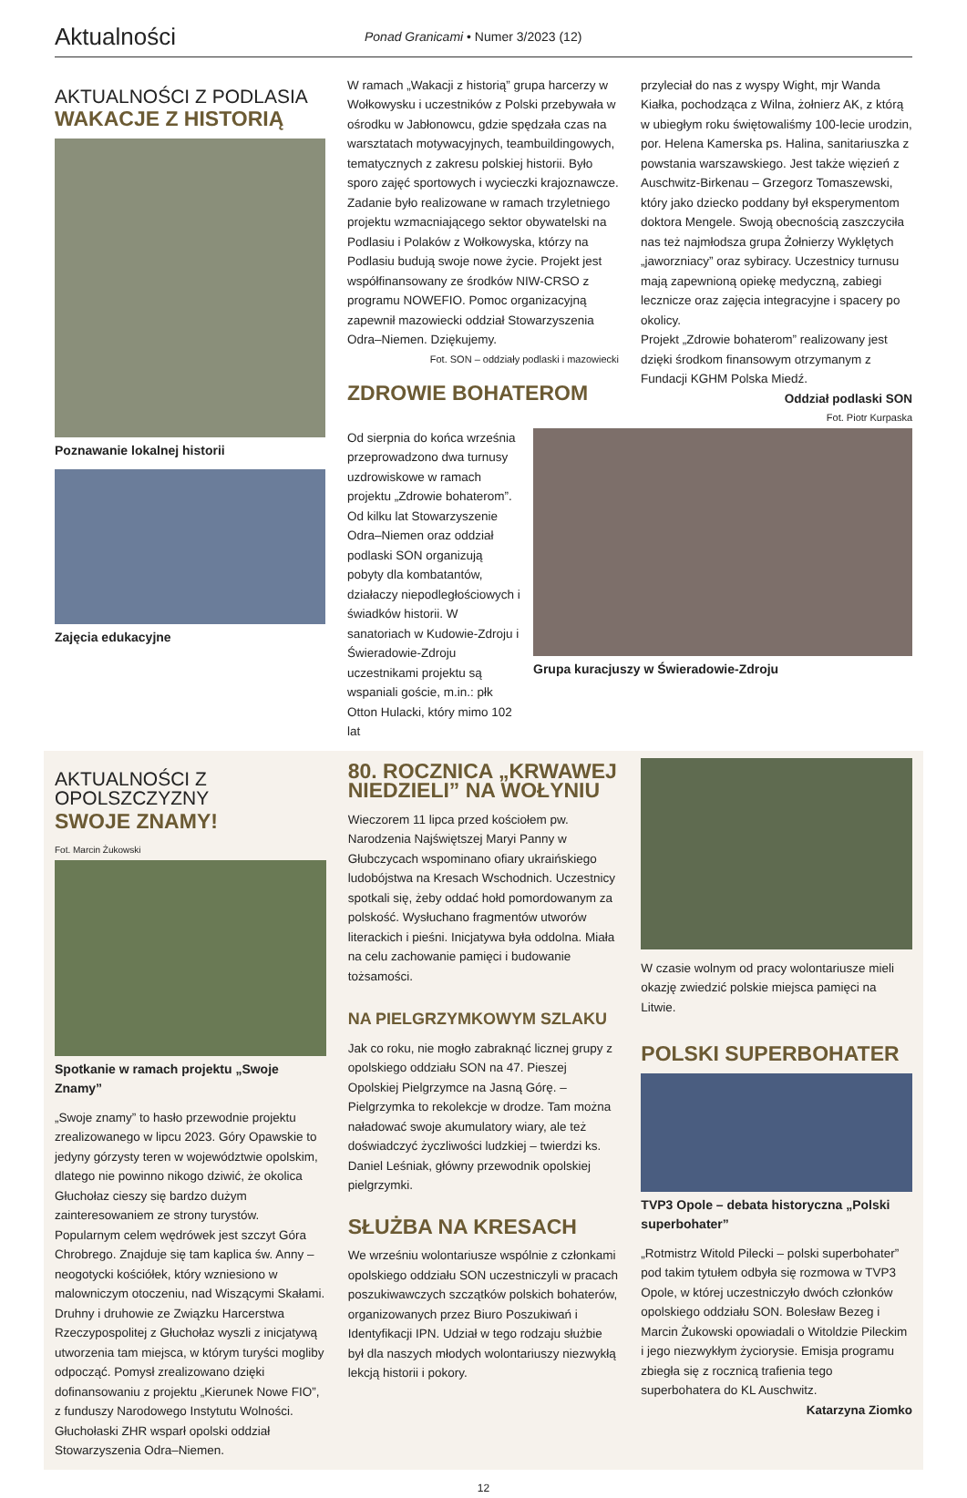Aktualności
Ponad Granicami • Numer 3/2023 (12)
AKTUALNOŚCI Z PODLASIA
WAKACJE Z HISTORIĄ
Poznawanie lokalnej historii
Zajęcia edukacyjne
W ramach „Wakacji z historią” grupa harcerzy w Wołkowysku i uczestników z Polski przebywała w ośrodku w Jabłonowcu, gdzie spędzała czas na warsztatach motywacyjnych, teambuildingowych, tematycznych z zakresu polskiej historii. Było sporo zajęć sportowych i wycieczki krajoznawcze. Zadanie było realizowane w ramach trzyletniego projektu wzmacniającego sektor obywatelski na Podlasiu i Polaków z Wołkowyska, którzy na Podlasiu budują swoje nowe życie. Projekt jest współfinansowany ze środków NIW-CRSO z programu NOWEFIO. Pomoc organizacyjną zapewnił mazowiecki oddział Stowarzyszenia Odra–Niemen. Dziękujemy.
Fot. SON – oddziały podlaski i mazowiecki
ZDROWIE BOHATEROM
przyleciał do nas z wyspy Wight, mjr Wanda Kiałka, pochodząca z Wilna, żołnierz AK, z którą w ubiegłym roku świętowaliśmy 100-lecie urodzin, por. Helena Kamerska ps. Halina, sanitariuszka z powstania warszawskiego. Jest także więzień z Auschwitz-Birkenau – Grzegorz Tomaszewski, który jako dziecko poddany był eksperymentom doktora Mengele. Swoją obecnością zaszczyciła nas też najmłodsza grupa Żołnierzy Wyklętych „jaworzniacy” oraz sybiracy. Uczestnicy turnusu mają zapewnioną opiekę medyczną, zabiegi lecznicze oraz zajęcia integracyjne i spacery po okolicy.
Projekt „Zdrowie bohaterom” realizowany jest dzięki środkom finansowym otrzymanym z Fundacji KGHM Polska Miedź.
Oddział podlaski SON
Fot. Piotr Kurpaska
Od sierpnia do końca września przeprowadzono dwa turnusy uzdrowiskowe w ramach projektu „Zdrowie bohaterom”. Od kilku lat Stowarzyszenie Odra–Niemen oraz oddział podlaski SON organizują pobyty dla kombatantów, działaczy niepodległościowych i świadków historii. W sanatoriach w Kudowie-Zdroju i Świeradowie-Zdroju uczestnikami projektu są wspaniali goście, m.in.: płk Otton Hulacki, który mimo 102 lat
Grupa kuracjuszy w Świeradowie-Zdroju
AKTUALNOŚCI Z OPOLSZCZYZNY
SWOJE ZNAMY!
Fot. Marcin Żukowski
Spotkanie w ramach projektu „Swoje Znamy”
„Swoje znamy” to hasło przewodnie projektu zrealizowanego w lipcu 2023. Góry Opawskie to jedyny górzysty teren w województwie opolskim, dlatego nie powinno nikogo dziwić, że okolica Głuchołaz cieszy się bardzo dużym zainteresowaniem ze strony turystów. Popularnym celem wędrówek jest szczyt Góra Chrobrego. Znajduje się tam kaplica św. Anny – neogotycki kościółek, który wzniesiono w malowniczym otoczeniu, nad Wiszącymi Skałami. Druhny i druhowie ze Związku Harcerstwa Rzeczypospolitej z Głuchołaz wyszli z inicjatywą utworzenia tam miejsca, w którym turyści mogliby odpocząć. Pomysł zrealizowano dzięki dofinansowaniu z projektu „Kierunek Nowe FIO”, z funduszy Narodowego Instytutu Wolności. Głuchołaski ZHR wsparł opolski oddział Stowarzyszenia Odra–Niemen.
80. ROCZNICA „KRWAWEJ NIEDZIELI” NA WOŁYNIU
Wieczorem 11 lipca przed kościołem pw. Narodzenia Najświętszej Maryi Panny w Głubczycach wspominano ofiary ukraińskiego ludobójstwa na Kresach Wschodnich. Uczestnicy spotkali się, żeby oddać hołd pomordowanym za polskość. Wysłuchano fragmentów utworów literackich i pieśni. Inicjatywa była oddolna. Miała na celu zachowanie pamięci i budowanie tożsamości.
NA PIELGRZYMKOWYM SZLAKU
Jak co roku, nie mogło zabraknąć licznej grupy z opolskiego oddziału SON na 47. Pieszej Opolskiej Pielgrzymce na Jasną Górę. – Pielgrzymka to rekolekcje w drodze. Tam można naładować swoje akumulatory wiary, ale też doświadczyć życzliwości ludzkiej – twierdzi ks. Daniel Leśniak, główny przewodnik opolskiej pielgrzymki.
SŁUŻBA NA KRESACH
We wrześniu wolontariusze wspólnie z członkami opolskiego oddziału SON uczestniczyli w pracach poszukiwawczych szczątków polskich bohaterów, organizowanych przez Biuro Poszukiwań i Identyfikacji IPN. Udział w tego rodzaju służbie był dla naszych młodych wolontariuszy niezwykłą lekcją historii i pokory.
W czasie wolnym od pracy wolontariusze mieli okazję zwiedzić polskie miejsca pamięci na Litwie.
POLSKI SUPERBOHATER
TVP3 Opole – debata historyczna „Polski superbohater”
„Rotmistrz Witold Pilecki – polski superbohater” pod takim tytułem odbyła się rozmowa w TVP3 Opole, w której uczestniczyło dwóch członków opolskiego oddziału SON. Bolesław Bezeg i Marcin Żukowski opowiadali o Witoldzie Pileckim i jego niezwykłym życiorysie. Emisja programu zbiegła się z rocznicą trafienia tego superbohatera do KL Auschwitz.
Katarzyna Ziomko
12